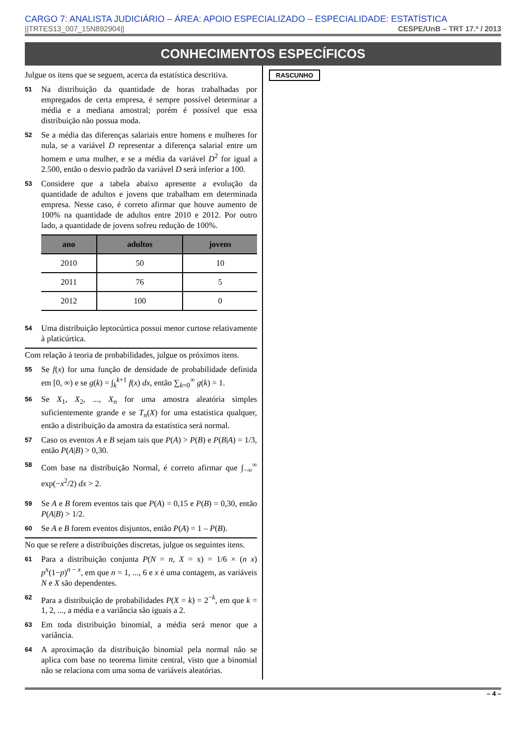CARGO 7: ANALISTA JUDICIÁRIO – ÁREA: APOIO ESPECIALIZADO – ESPECIALIDADE: ESTATÍSTICA
||TRTES13_007_15N892904|| CESPE/UnB – TRT 17.ª / 2013
CONHECIMENTOS ESPECÍFICOS
Julgue os itens que se seguem, acerca da estatística descritiva.
51 Na distribuição da quantidade de horas trabalhadas por empregados de certa empresa, é sempre possível determinar a média e a mediana amostral; porém é possível que essa distribuição não possua moda.
52 Se a média das diferenças salariais entre homens e mulheres for nula, se a variável D representar a diferença salarial entre um homem e uma mulher, e se a média da variável D<sup>2</sup> for igual a 2.500, então o desvio padrão da variável D será inferior a 100.
53 Considere que a tabela abaixo apresente a evolução da quantidade de adultos e jovens que trabalham em determinada empresa. Nesse caso, é correto afirmar que houve aumento de 100% na quantidade de adultos entre 2010 e 2012. Por outro lado, a quantidade de jovens sofreu redução de 100%.
| ano | adultos | jovens |
| --- | --- | --- |
| 2010 | 50 | 10 |
| 2011 | 76 | 5 |
| 2012 | 100 | 0 |
54 Uma distribuição leptocúrtica possui menor curtose relativamente à platicúrtica.
Com relação à teoria de probabilidades, julgue os próximos itens.
55 Se f(x) for uma função de densidade de probabilidade definida em [0, ∞) e se g(k) = ∫<sub>k</sub><sup>k+1</sup> f(x) dx, então ∑<sub>k=0</sub><sup>∞</sup> g(k) = 1.
56 Se X<sub>1</sub>, X<sub>2</sub>, ..., X<sub>n</sub> for uma amostra aleatória simples suficientemente grande e se T<sub>n</sub>(X) for uma estatística qualquer, então a distribuição da amostra da estatística será normal.
57 Caso os eventos A e B sejam tais que P(A) > P(B) e P(B|A) = 1/3, então P(A|B) > 0,30.
58 Com base na distribuição Normal, é correto afirmar que ∫<sub>−∞</sub><sup>∞</sup> exp(−x<sup>2</sup>/2) dx > 2.
59 Se A e B forem eventos tais que P(A) = 0,15 e P(B) = 0,30, então P(A|B) > 1/2.
60 Se A e B forem eventos disjuntos, então P(A) = 1 – P(B).
No que se refere a distribuições discretas, julgue os seguintes itens.
61 Para a distribuição conjunta P(N = n, X = x) = 1/6 × (n x) p<sup>x</sup>(1−p)<sup>n − x</sup>, em que n = 1, ..., 6 e x é uma contagem, as variáveis N e X são dependentes.
62 Para a distribuição de probabilidades P(X = k) = 2<sup>−k</sup>, em que k = 1, 2, ..., a média e a variância são iguais a 2.
63 Em toda distribuição binomial, a média será menor que a variância.
64 A aproximação da distribuição binomial pela normal não se aplica com base no teorema limite central, visto que a binomial não se relaciona com uma soma de variáveis aleatórias.
RASCUNHO
– 4 –